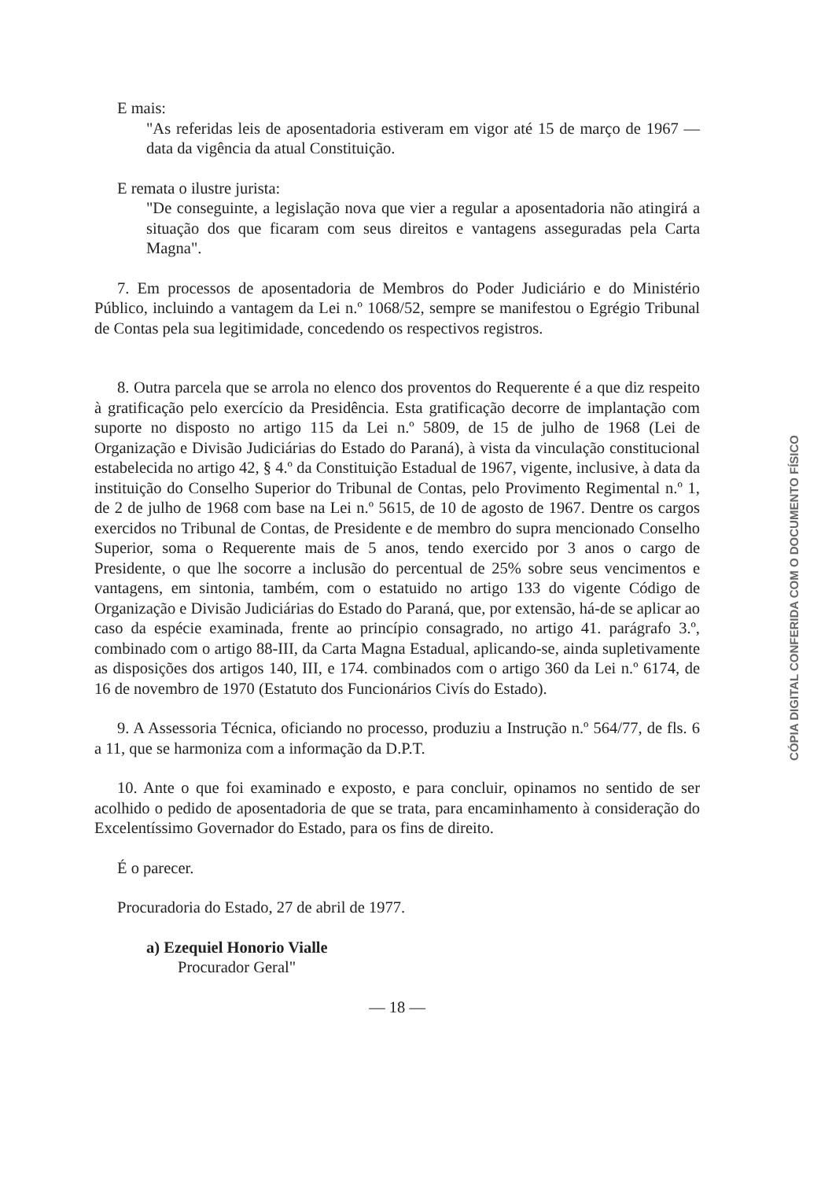E mais:
"As referidas leis de aposentadoria estiveram em vigor até 15 de março de 1967 — data da vigência da atual Constituição.
E remata o ilustre jurista:
"De conseguinte, a legislação nova que vier a regular a aposentadoria não atingirá a situação dos que ficaram com seus direitos e vantagens asseguradas pela Carta Magna".
7. Em processos de aposentadoria de Membros do Poder Judiciário e do Ministério Público, incluindo a vantagem da Lei n.º 1068/52, sempre se manifestou o Egrégio Tribunal de Contas pela sua legitimidade, concedendo os respectivos registros.
8. Outra parcela que se arrola no elenco dos proventos do Requerente é a que diz respeito à gratificação pelo exercício da Presidência. Esta gratificação decorre de implantação com suporte no disposto no artigo 115 da Lei n.º 5809, de 15 de julho de 1968 (Lei de Organização e Divisão Judiciárias do Estado do Paraná), à vista da vinculação constitucional estabelecida no artigo 42, § 4.º da Constituição Estadual de 1967, vigente, inclusive, à data da instituição do Conselho Superior do Tribunal de Contas, pelo Provimento Regimental n.º 1, de 2 de julho de 1968 com base na Lei n.º 5615, de 10 de agosto de 1967. Dentre os cargos exercidos no Tribunal de Contas, de Presidente e de membro do supra mencionado Conselho Superior, soma o Requerente mais de 5 anos, tendo exercido por 3 anos o cargo de Presidente, o que lhe socorre a inclusão do percentual de 25% sobre seus vencimentos e vantagens, em sintonia, também, com o estatuido no artigo 133 do vigente Código de Organização e Divisão Judiciárias do Estado do Paraná, que, por extensão, há-de se aplicar ao caso da espécie examinada, frente ao princípio consagrado, no artigo 41. parágrafo 3.º, combinado com o artigo 88-III, da Carta Magna Estadual, aplicando-se, ainda supletivamente as disposições dos artigos 140, III, e 174. combinados com o artigo 360 da Lei n.º 6174, de 16 de novembro de 1970 (Estatuto dos Funcionários Civís do Estado).
9. A Assessoria Técnica, oficiando no processo, produziu a Instrução n.º 564/77, de fls. 6 a 11, que se harmoniza com a informação da D.P.T.
10. Ante o que foi examinado e exposto, e para concluir, opinamos no sentido de ser acolhido o pedido de aposentadoria de que se trata, para encaminhamento à consideração do Excelentíssimo Governador do Estado, para os fins de direito.
É o parecer.
Procuradoria do Estado, 27 de abril de 1977.
a) Ezequiel Honorio Vialle
Procurador Geral"
— 18 —
CÓPIA DIGITAL CONFERIDA COM O DOCUMENTO FÍSICO